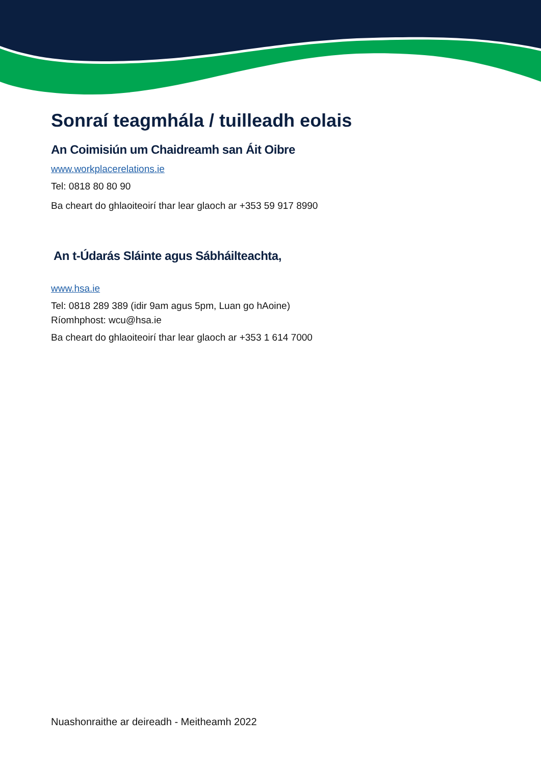Sonraí teagmhála / tuilleadh eolais
An Coimisiún um Chaidreamh san Áit Oibre
www.workplacerelations.ie
Tel: 0818 80 80 90
Ba cheart do ghlaoiteoirí thar lear glaoch ar +353 59 917 8990
An t-Údarás Sláinte agus Sábháilteachta,
www.hsa.ie
Tel: 0818 289 389 (idir 9am agus 5pm, Luan go hAoine)
Ríomhphost: wcu@hsa.ie
Ba cheart do ghlaoiteoirí thar lear glaoch ar +353 1 614 7000
Nuashonraithe ar deireadh - Meitheamh 2022